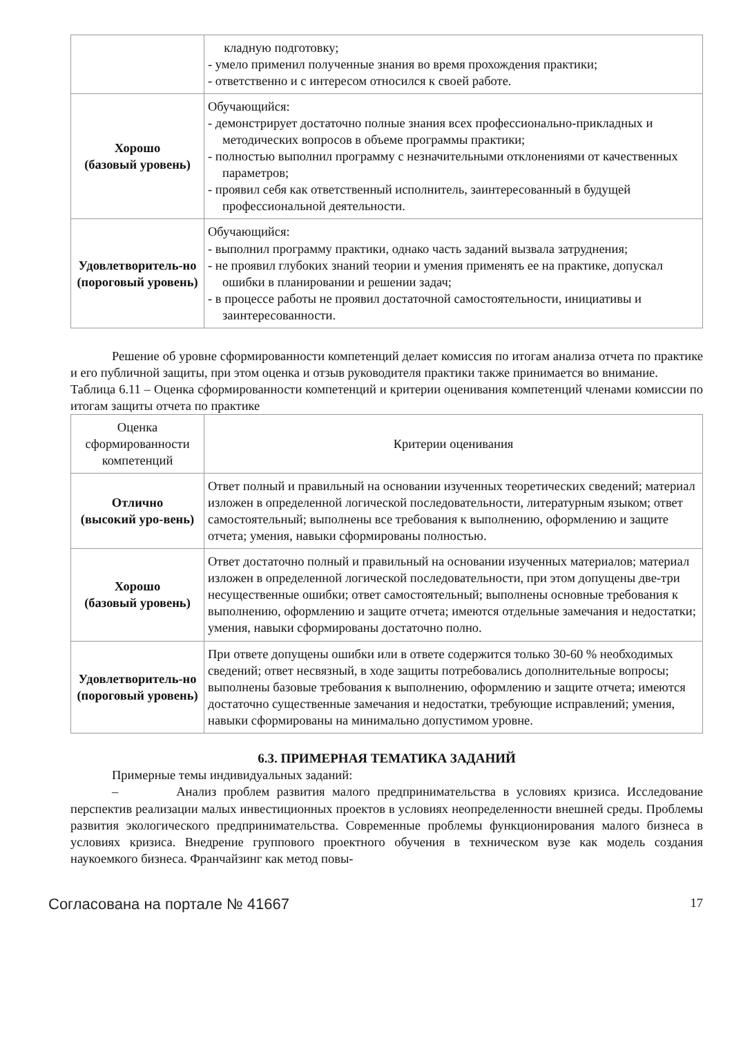| | кладную подготовку; - умело применил полученные знания во время прохождения практики; - ответственно и с интересом относился к своей работе. |
| Хорошо (базовый уровень) | Обучающийся: - демонстрирует достаточно полные знания всех профессионально-прикладных и методических вопросов в объеме программы практики; - полностью выполнил программу с незначительными отклонениями от качественных параметров; - проявил себя как ответственный исполнитель, заинтересованный в будущей профессиональной деятельности. |
| Удовлетворитель-но (пороговый уровень) | Обучающийся: - выполнил программу практики, однако часть заданий вызвала затруднения; - не проявил глубоких знаний теории и умения применять ее на практике, допускал ошибки в планировании и решении задач; - в процессе работы не проявил достаточной самостоятельности, инициативы и заинтересованности. |
Решение об уровне сформированности компетенций делает комиссия по итогам анализа отчета по практике и его публичной защиты, при этом оценка и отзыв руководителя практики также принимается во внимание.
Таблица 6.11 – Оценка сформированности компетенций и критерии оценивания компетенций членами комиссии по итогам защиты отчета по практике
| Оценка сформированности компетенций | Критерии оценивания |
| Отлично (высокий уро-вень) | Ответ полный и правильный на основании изученных теоретических сведений; материал изложен в определенной логической последовательности, литературным языком; ответ самостоятельный; выполнены все требования к выполнению, оформлению и защите отчета; умения, навыки сформированы полностью. |
| Хорошо (базовый уровень) | Ответ достаточно полный и правильный на основании изученных материалов; материал изложен в определенной логической последовательности, при этом допущены две-три несущественные ошибки; ответ самостоятельный; выполнены основные требования к выполнению, оформлению и защите отчета; имеются отдельные замечания и недостатки; умения, навыки сформированы достаточно полно. |
| Удовлетворитель-но (пороговый уровень) | При ответе допущены ошибки или в ответе содержится только 30-60 % необходимых сведений; ответ несвязный, в ходе защиты потребовались дополнительные вопросы; выполнены базовые требования к выполнению, оформлению и защите отчета; имеются достаточно существенные замечания и недостатки, требующие исправлений; умения, навыки сформированы на минимально допустимом уровне. |
6.3. ПРИМЕРНАЯ ТЕМАТИКА ЗАДАНИЙ
Примерные темы индивидуальных заданий:
– Анализ проблем развития малого предпринимательства в условиях кризиса. Исследование перспектив реализации малых инвестиционных проектов в условиях неопределенности внешней среды. Проблемы развития экологического предпринимательства. Современные проблемы функционирования малого бизнеса в условиях кризиса. Внедрение группового проектного обучения в техническом вузе как модель создания наукоемкого бизнеса. Франчайзинг как метод повы-
Согласована на портале № 41667 17